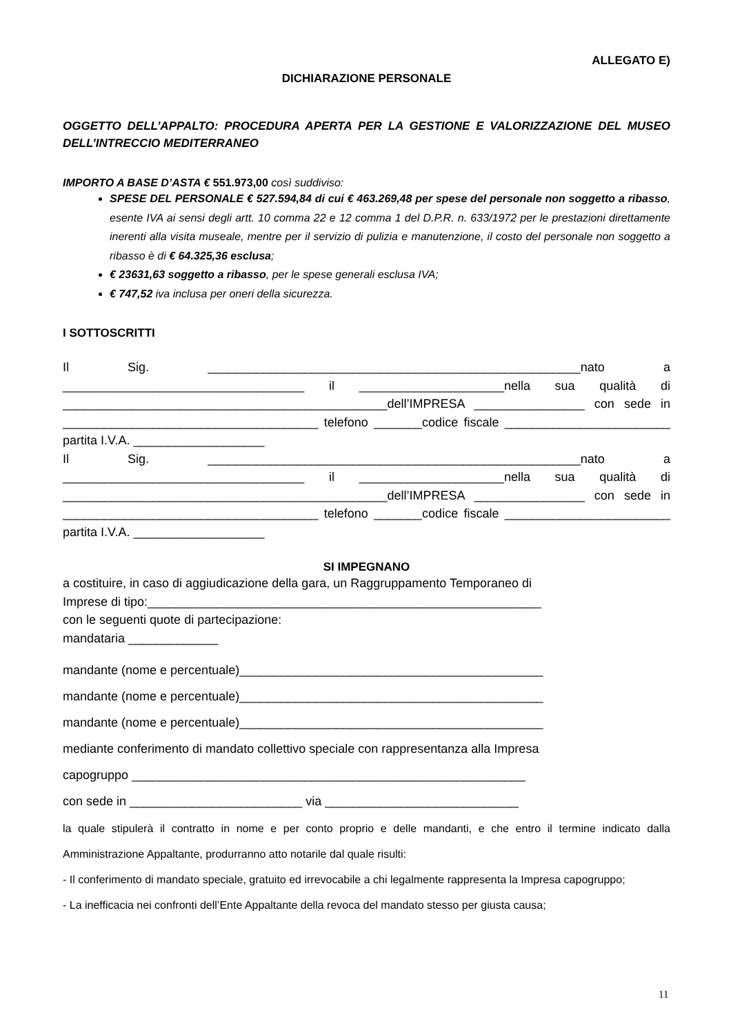ALLEGATO E)
DICHIARAZIONE PERSONALE
OGGETTO DELL’APPALTO: PROCEDURA APERTA PER LA GESTIONE E VALORIZZAZIONE DEL MUSEO DELL’INTRECCIO MEDITERRANEO
IMPORTO A BASE D’ASTA € 551.973,00 così suddiviso:
SPESE DEL PERSONALE € 527.594,84 di cui € 463.269,48 per spese del personale non soggetto a ribasso, esente IVA ai sensi degli artt. 10 comma 22 e 12 comma 1 del D.P.R. n. 633/1972 per le prestazioni direttamente inerenti alla visita museale, mentre per il servizio di pulizia e manutenzione, il costo del personale non soggetto a ribasso è di € 64.325,36 esclusa;
€ 23631,63 soggetto a ribasso, per le spese generali esclusa IVA;
€ 747,52 iva inclusa per oneri della sicurezza.
I SOTTOSCRITTI
Il Sig. ______________________________________________________nato a ___________________________________ il _____________________nella sua qualità di _______________________________________________dell’IMPRESA ________________ con sede in _____________________________________ telefono _______codice fiscale ________________________ partita I.V.A. ___________________
Il Sig. ______________________________________________________nato a ___________________________________ il _____________________nella sua qualità di _______________________________________________dell’IMPRESA ________________ con sede in _____________________________________ telefono _______codice fiscale ________________________ partita I.V.A. ___________________
SI IMPEGNANO
a costituire, in caso di aggiudicazione della gara, un Raggruppamento Temporaneo di
Imprese di tipo:_________________________________________________________
con le seguenti quote di partecipazione:
mandataria _____________
mandante (nome e percentuale)____________________________________________
mandante (nome e percentuale)____________________________________________
mandante (nome e percentuale)____________________________________________
mediante conferimento di mandato collettivo speciale con rappresentanza alla Impresa
capogruppo _________________________________________________________
con sede in _________________________ via ____________________________
la quale stipulerà il contratto in nome e per conto proprio e delle mandanti, e che entro il termine indicato dalla Amministrazione Appaltante, produrranno atto notarile dal quale risulti:
- Il conferimento di mandato speciale, gratuito ed irrevocabile a chi legalmente rappresenta la Impresa capogruppo;
- La inefficacia nei confronti dell’Ente Appaltante della revoca del mandato stesso per giusta causa;
11